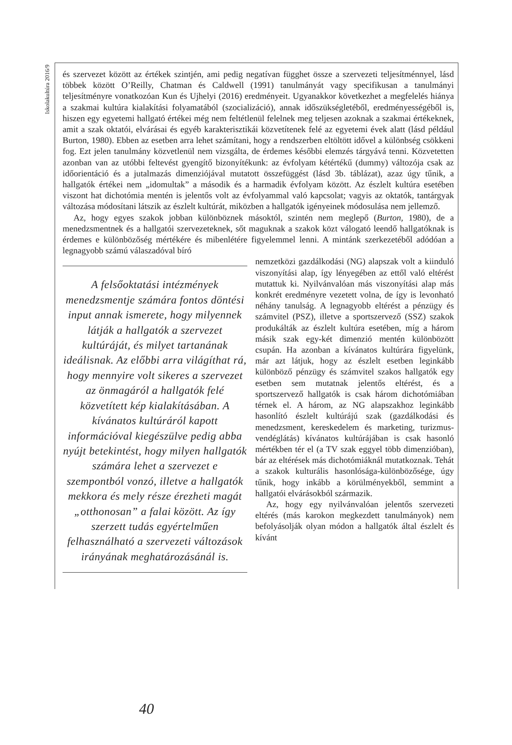Iskolakultúra 2016/9
és szervezet között az értékek szintjén, ami pedig negatívan függhet össze a szervezeti teljesítménnyel, lásd többek között O’Reilly, Chatman és Caldwell (1991) tanulmányát vagy specifikusan a tanulmányi teljesítményre vonatkozóan Kun és Ujhelyi (2016) eredményeit. Ugyanakkor következhet a megfelelés hiánya a szakmai kultúra kialakítási folyamatából (szocializáció), annak időszükségletéből, eredményességéből is, hiszen egy egyetemi hallgató értékei még nem feltétlenül felelnek meg teljesen azoknak a szakmai értékeknek, amit a szak oktatói, elvárásai és egyéb karakterisztikái közvetítenek felé az egyetemi évek alatt (lásd például Burton, 1980). Ebben az esetben arra lehet számítani, hogy a rendszerben eltöltött idővel a különbség csökkeni fog. Ezt jelen tanulmány közvetlenül nem vizsgálta, de érdemes későbbi elemzés tárgyává tenni. Közvetetten azonban van az utóbbi feltevést gyengítő bizonyítékunk: az évfolyam kétértékű (dummy) változója csak az időorientáció és a jutalmazás dimenziójával mutatott összefüggést (lásd 3b. táblázat), azaz úgy tűnik, a hallgatók értékei nem „idomultak” a második és a harmadik évfolyam között. Az észlelt kultúra esetében viszont hat dichotómia mentén is jelentős volt az évfolyammal való kapcsolat; vagyis az oktatók, tantárgyak változása módosítani látszik az észlelt kultúrát, miközben a hallgatók igényeinek módosulása nem jellemző.
Az, hogy egyes szakok jobban különböznek másoktól, szintén nem meglepő (Burton, 1980), de a menedzsmentnek és a hallgatói szervezeteknek, sőt maguknak a szakok közt válogató leendő hallgatóknak is érdemes e különbözőség mértékére és mibenlétére figyelemmel lenni. A mintánk szerkezetéből adódóan a legnagyobb számú válaszadóval bíró
A felsőoktatási intézmények menedzsmentje számára fontos döntési input annak ismerete, hogy milyennek látják a hallgatók a szervezet kultúráját, és milyet tartanának ideálisnak. Az előbbi arra világíthat rá, hogy mennyire volt sikeres a szervezet az önmagáról a hallgatók felé közvetített kép kialakításában. A kívánatos kultúráról kapott információval kiegészülve pedig abba nyújt betekintést, hogy milyen hallgatók számára lehet a szervezet e szempontból vonzó, illetve a hallgatók mekkora és mely része érezheti magát „otthonosan” a falai között. Az így szerzett tudás egyértelműen felhasználható a szervezeti változások irányának meghatározásánál is.
nemzetközi gazdálkodási (NG) alapszak volt a kiinduló viszonyítási alap, így lényegében az ettől való eltérést mutattuk ki. Nyilvánvalóan más viszonyítási alap más konkrét eredményre vezetett volna, de így is levonható néhány tanulság. A legnagyobb eltérést a pénzügy és számvitel (PSZ), illetve a sportszervező (SSZ) szakok produkálták az észlelt kultúra esetében, míg a három másik szak egy-két dimenzió mentén különbözött csupán. Ha azonban a kívánatos kultúrára figyelünk, már azt látjuk, hogy az észlelt esetben leginkább különböző pénzügy és számvitel szakos hallgatók egy esetben sem mutatnak jelentős eltérést, és a sportszervező hallgatók is csak három dichotómiában térnek el. A három, az NG alapszakhoz leginkább hasonlító észlelt kultúrájú szak (gazdálkodási és menedzsment, kereskedelem és marketing, turizmus-vendéglátás) kívánatos kultúrájában is csak hasonló mértékben tér el (a TV szak eggyel több dimenzióban), bár az eltérések más dichotómiáknál mutatkoznak. Tehát a szakok kulturális hasonlósága-különbözősége, úgy tűnik, hogy inkább a körülményekből, semmint a hallgatói elvárásokból származik.
Az, hogy egy nyilvánvalóan jelentős szervezeti eltérés (más karokon megkezdett tanulmányok) nem befolyásolják olyan módon a hallgatók által észlelt és kívánt
40